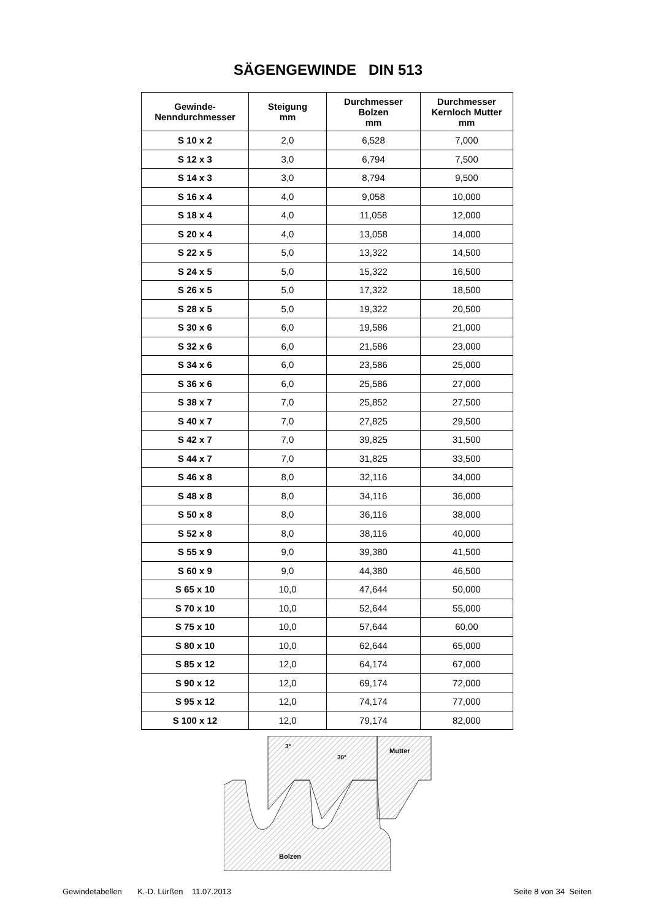SÄGENGEWINDE DIN 513
| Gewinde- Nenndurchmesser | Steigung mm | Durchmesser Bolzen mm | Durchmesser Kernloch Mutter mm |
| --- | --- | --- | --- |
| S 10 x 2 | 2,0 | 6,528 | 7,000 |
| S 12 x 3 | 3,0 | 6,794 | 7,500 |
| S 14 x 3 | 3,0 | 8,794 | 9,500 |
| S 16 x 4 | 4,0 | 9,058 | 10,000 |
| S 18 x 4 | 4,0 | 11,058 | 12,000 |
| S 20 x 4 | 4,0 | 13,058 | 14,000 |
| S 22 x 5 | 5,0 | 13,322 | 14,500 |
| S 24 x 5 | 5,0 | 15,322 | 16,500 |
| S 26 x 5 | 5,0 | 17,322 | 18,500 |
| S 28 x 5 | 5,0 | 19,322 | 20,500 |
| S 30 x 6 | 6,0 | 19,586 | 21,000 |
| S 32 x 6 | 6,0 | 21,586 | 23,000 |
| S 34 x 6 | 6,0 | 23,586 | 25,000 |
| S 36 x 6 | 6,0 | 25,586 | 27,000 |
| S 38 x 7 | 7,0 | 25,852 | 27,500 |
| S 40 x 7 | 7,0 | 27,825 | 29,500 |
| S 42 x 7 | 7,0 | 39,825 | 31,500 |
| S 44 x 7 | 7,0 | 31,825 | 33,500 |
| S 46 x 8 | 8,0 | 32,116 | 34,000 |
| S 48 x 8 | 8,0 | 34,116 | 36,000 |
| S 50 x 8 | 8,0 | 36,116 | 38,000 |
| S 52 x 8 | 8,0 | 38,116 | 40,000 |
| S 55 x 9 | 9,0 | 39,380 | 41,500 |
| S 60 x 9 | 9,0 | 44,380 | 46,500 |
| S 65 x 10 | 10,0 | 47,644 | 50,000 |
| S 70 x 10 | 10,0 | 52,644 | 55,000 |
| S 75 x 10 | 10,0 | 57,644 | 60,00 |
| S 80 x 10 | 10,0 | 62,644 | 65,000 |
| S 85 x 12 | 12,0 | 64,174 | 67,000 |
| S 90 x 12 | 12,0 | 69,174 | 72,000 |
| S 95 x 12 | 12,0 | 74,174 | 77,000 |
| S 100 x 12 | 12,0 | 79,174 | 82,000 |
3°
30°
Mutter
Bolzen
Gewindetabellen K.-D. Lürßen 11.07.2013 Seite 8 von 34 Seiten